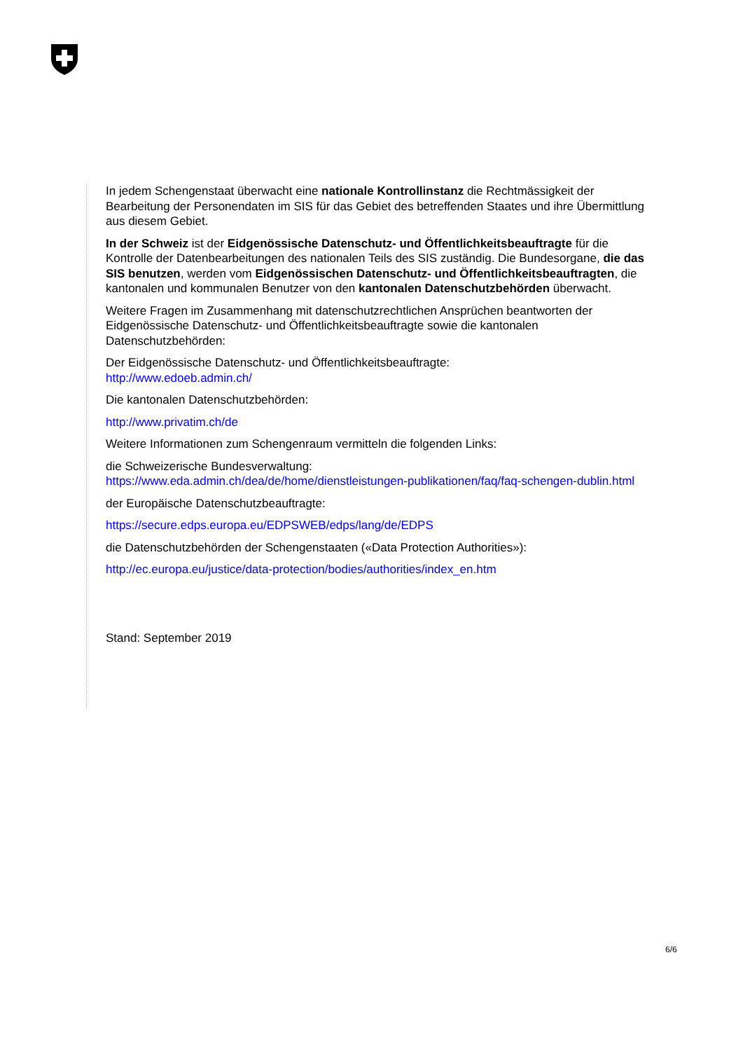In jedem Schengenstaat überwacht eine nationale Kontrollinstanz die Rechtmässigkeit der Bearbeitung der Personendaten im SIS für das Gebiet des betreffenden Staates und ihre Übermittlung aus diesem Gebiet.
In der Schweiz ist der Eidgenössische Datenschutz- und Öffentlichkeitsbeauftragte für die Kontrolle der Datenbearbeitungen des nationalen Teils des SIS zuständig. Die Bundesorgane, die das SIS benutzen, werden vom Eidgenössischen Datenschutz- und Öffentlichkeitsbeauftragten, die kantonalen und kommunalen Benutzer von den kantonalen Datenschutzbehörden überwacht.
Weitere Fragen im Zusammenhang mit datenschutzrechtlichen Ansprüchen beantworten der Eidgenössische Datenschutz- und Öffentlichkeitsbeauftragte sowie die kantonalen Datenschutzbehörden:
Der Eidgenössische Datenschutz- und Öffentlichkeitsbeauftragte:
http://www.edoeb.admin.ch/
Die kantonalen Datenschutzbehörden:
http://www.privatim.ch/de
Weitere Informationen zum Schengenraum vermitteln die folgenden Links:
die Schweizerische Bundesverwaltung:
https://www.eda.admin.ch/dea/de/home/dienstleistungen-publikationen/faq/faq-schengen-dublin.html
der Europäische Datenschutzbeauftragte:
https://secure.edps.europa.eu/EDPSWEB/edps/lang/de/EDPS
die Datenschutzbehörden der Schengenstaaten («Data Protection Authorities»):
http://ec.europa.eu/justice/data-protection/bodies/authorities/index_en.htm
Stand: September 2019
6/6